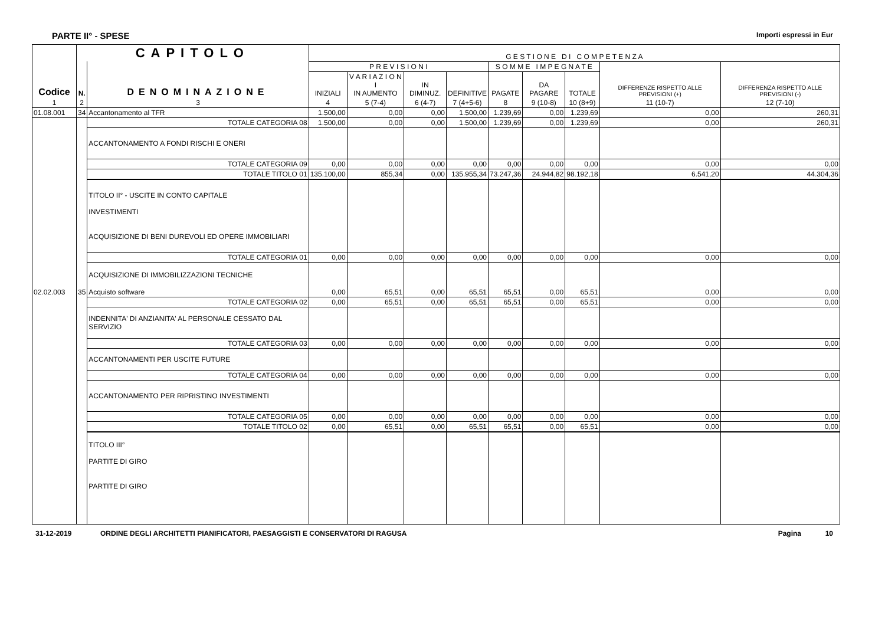PARTE II° - SPESE Importi espressi in Eur
| Codice | CAPITOLO | | G E S T I O N E D I C O M P E T E N Z A | | | | | | | | |
| --- | --- | --- | --- | --- | --- | --- | --- | --- | --- | --- | --- |
| | N. | DENOMINAZIONE | P R E V I S I O N I | | | | S O M M E I M P E G N A T E | | | DIFFERENZE RISPETTO ALLE PREVISIONI (+) | DIFFERENZA RISPETTO ALLE PREVISIONI (-) |
| | | | INIZIALI | V A R I A Z I O N I IN AUMENTO | IN DIMINUZ. | DEFINITIVE | PAGATE | DA PAGARE | TOTALE | | |
| 1 | 2 | 3 | 4 | 5 (7-4) | 6 (4-7) | 7 (4+5-6) | 8 | 9 (10-8) | 10 (8+9) | 11 (10-7) | 12 (7-10) |
| 01.08.001 | 34 | Accantonamento al TFR | 1.500,00 | 0,00 | 0,00 | 1.500,00 | 1.239,69 | 0,00 | 1.239,69 | 0,00 | 260,31 |
| | | TOTALE CATEGORIA 08 | 1.500,00 | 0,00 | 0,00 | 1.500,00 | 1.239,69 | 0,00 | 1.239,69 | 0,00 | 260,31 |
| | | ACCANTONAMENTO A FONDI RISCHI E ONERI | | | | | | | | | |
| | | TOTALE CATEGORIA 09 | 0,00 | 0,00 | 0,00 | 0,00 | 0,00 | 0,00 | 0,00 | 0,00 | 0,00 |
| | | TOTALE TITOLO 01 | 135.100,00 | 855,34 | 0,00 | 135.955,34 | 73.247,36 | 24.944,82 | 98.192,18 | 6.541,20 | 44.304,36 |
| | | TITOLO II° - USCITE IN CONTO CAPITALE INVESTIMENTI ACQUISIZIONE DI BENI DUREVOLI ED OPERE IMMOBILIARI | | | | | | | | | |
| | | TOTALE CATEGORIA 01 | 0,00 | 0,00 | 0,00 | 0,00 | 0,00 | 0,00 | 0,00 | 0,00 | 0,00 |
| | | ACQUISIZIONE DI IMMOBILIZZAZIONI TECNICHE | | | | | | | | | |
| 02.02.003 | 35 | Acquisto software | 0,00 | 65,51 | 0,00 | 65,51 | 65,51 | 0,00 | 65,51 | 0,00 | 0,00 |
| | | TOTALE CATEGORIA 02 | 0,00 | 65,51 | 0,00 | 65,51 | 65,51 | 0,00 | 65,51 | 0,00 | 0,00 |
| | | INDENNITA' DI ANZIANITA' AL PERSONALE CESSATO DAL SERVIZIO | | | | | | | | | |
| | | TOTALE CATEGORIA 03 | 0,00 | 0,00 | 0,00 | 0,00 | 0,00 | 0,00 | 0,00 | 0,00 | 0,00 |
| | | ACCANTONAMENTI PER USCITE FUTURE | | | | | | | | | |
| | | TOTALE CATEGORIA 04 | 0,00 | 0,00 | 0,00 | 0,00 | 0,00 | 0,00 | 0,00 | 0,00 | 0,00 |
| | | ACCANTONAMENTO PER RIPRISTINO INVESTIMENTI | | | | | | | | | |
| | | TOTALE CATEGORIA 05 | 0,00 | 0,00 | 0,00 | 0,00 | 0,00 | 0,00 | 0,00 | 0,00 | 0,00 |
| | | TOTALE TITOLO 02 | 0,00 | 65,51 | 0,00 | 65,51 | 65,51 | 0,00 | 65,51 | 0,00 | 0,00 |
| | | TITOLO III° PARTITE DI GIRO PARTITE DI GIRO | | | | | | | | | |
31-12-2019 ORDINE DEGLI ARCHITETTI PIANIFICATORI, PAESAGGISTI E CONSERVATORI DI RAGUSA Pagina 10